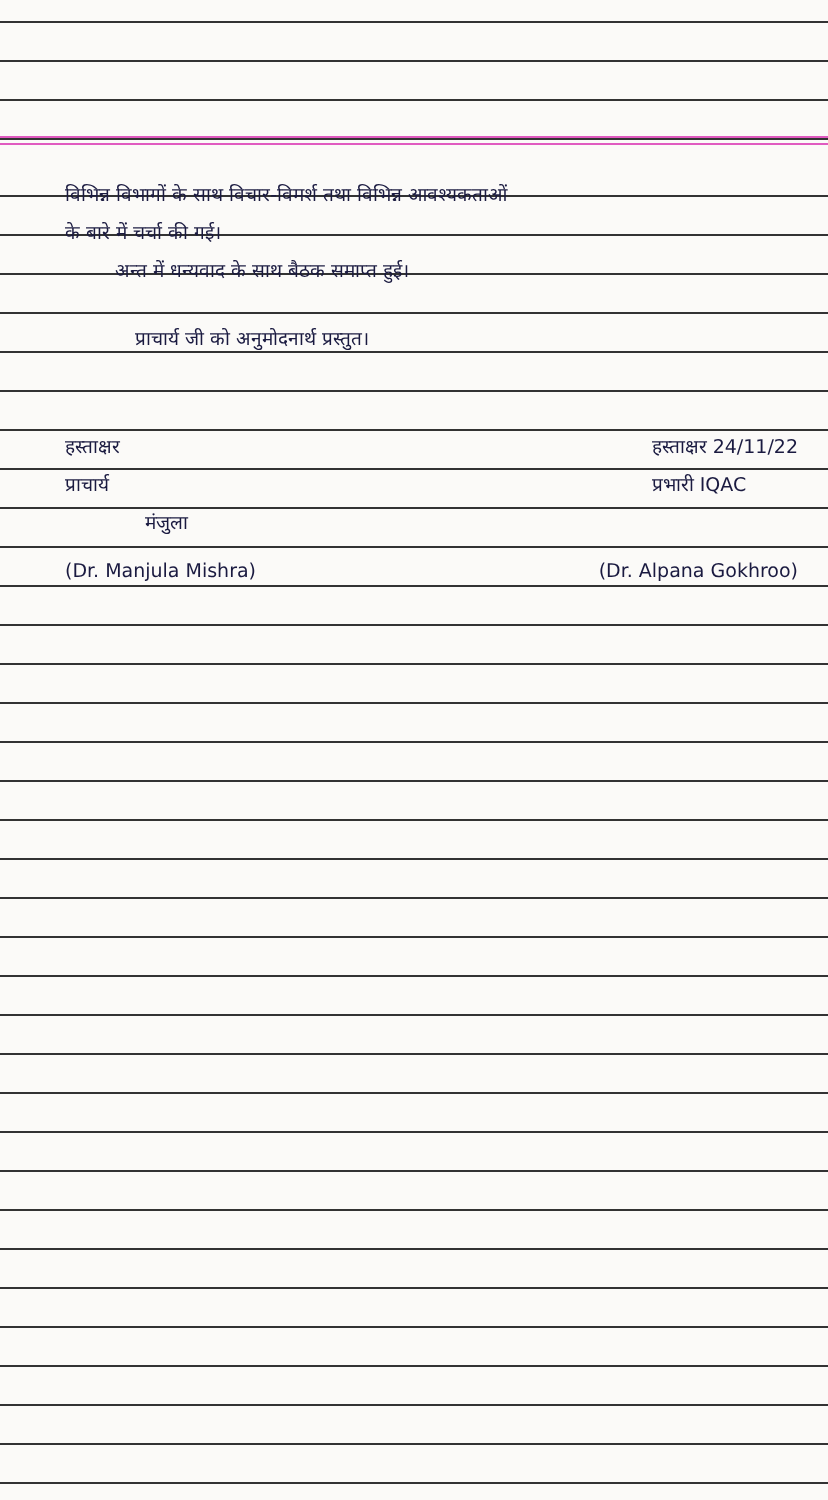विभिन्न विभागों के साथ विचार-विमर्श तथा विभिन्न आवश्यकताओं
के बारे में चर्चा की गई।
अन्त में धन्यवाद के साथ बैठक समाप्त हुई।
प्राचार्य जी को अनुमोदनार्थ प्रस्तुत।
हस्ताक्षर
प्राचार्य
मंजुला
हस्ताक्षर 24/11/22
प्रभारी IQAC
(Dr. Manjula Mishra) (Dr. Alpana Gokhroo)